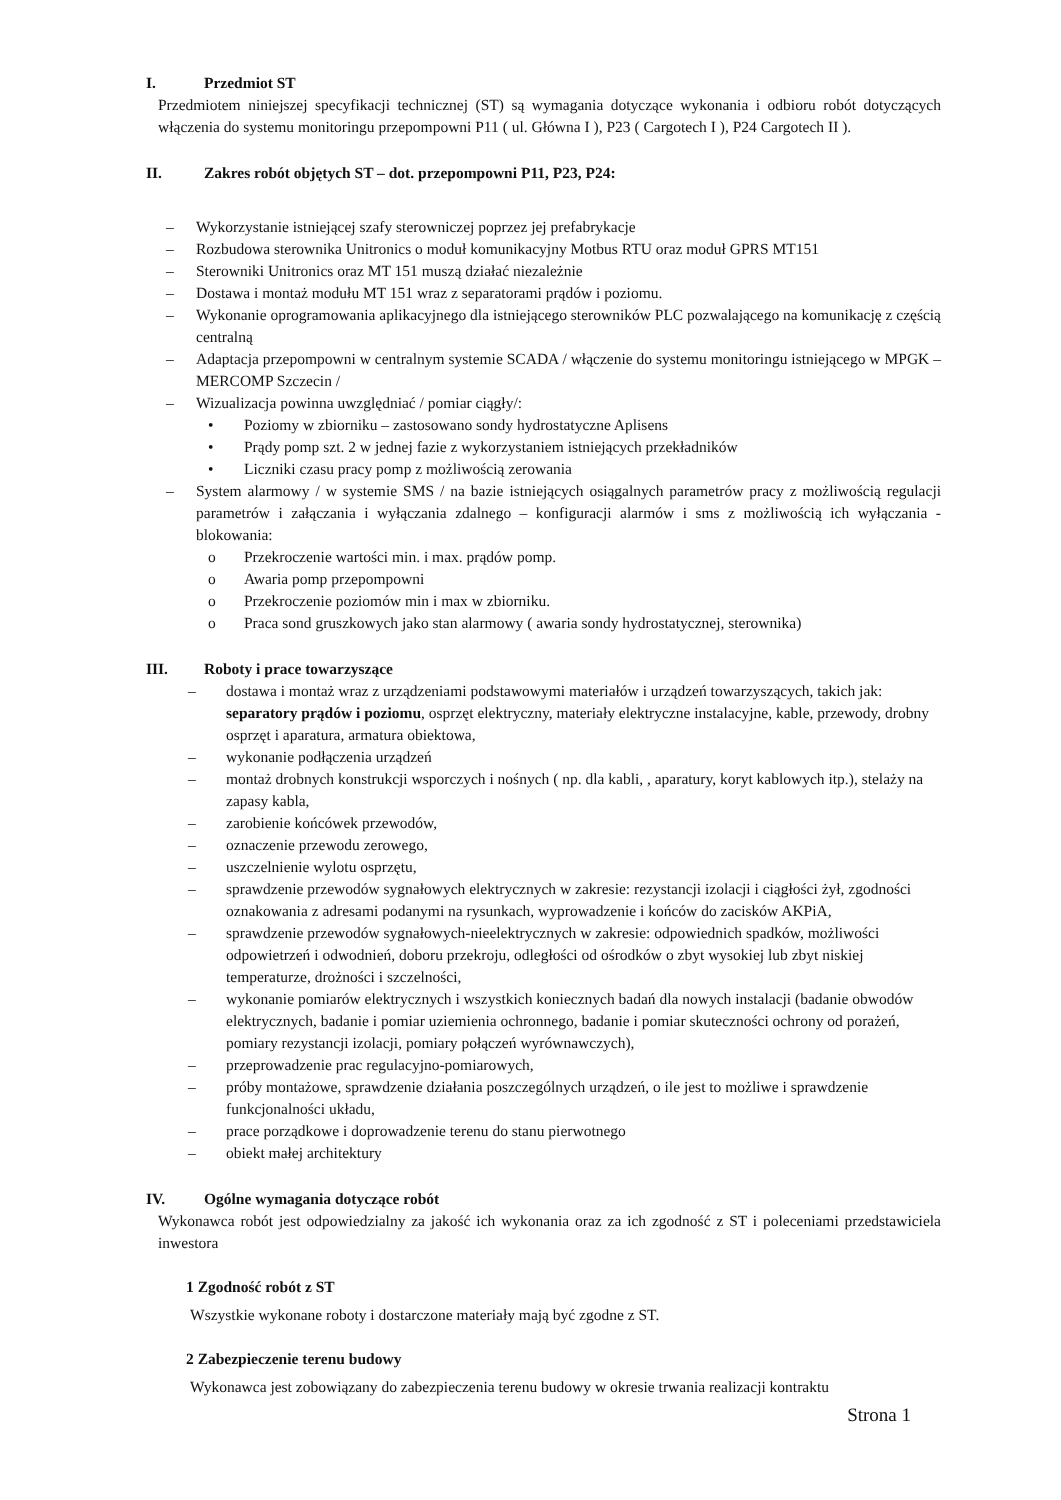I. Przedmiot ST
Przedmiotem niniejszej specyfikacji technicznej (ST) są wymagania dotyczące wykonania i odbioru robót dotyczących włączenia do systemu monitoringu przepompowni P11 ( ul. Główna I ), P23 ( Cargotech I ), P24 Cargotech II ).
II. Zakres robót objętych ST – dot. przepompowni P11, P23, P24:
– Wykorzystanie istniejącej szafy sterowniczej poprzez jej prefabrykacje
– Rozbudowa sterownika Unitronics o moduł komunikacyjny Motbus RTU oraz moduł GPRS MT151
– Sterowniki Unitronics oraz MT 151 muszą działać niezależnie
– Dostawa i montaż modułu MT 151 wraz z separatorami prądów i poziomu.
– Wykonanie oprogramowania aplikacyjnego dla istniejącego sterowników PLC pozwalającego na komunikację z częścią centralną
– Adaptacja przepompowni w centralnym systemie SCADA / włączenie do systemu monitoringu istniejącego w MPGK – MERCOMP Szczecin /
– Wizualizacja powinna uwzględniać / pomiar ciągły/:
• Poziomy w zbiorniku – zastosowano sondy hydrostatyczne Aplisens
• Prądy pomp szt. 2 w jednej fazie z wykorzystaniem istniejących przekładników
• Liczniki czasu pracy pomp z możliwością zerowania
– System alarmowy / w systemie SMS / na bazie istniejących osiągalnych parametrów pracy z możliwością regulacji parametrów i załączania i wyłączania zdalnego – konfiguracji alarmów i sms z możliwością ich wyłączania - blokowania:
o Przekroczenie wartości min. i max. prądów pomp.
o Awaria pomp przepompowni
o Przekroczenie poziomów min i max w zbiorniku.
o Praca sond gruszkowych jako stan alarmowy ( awaria sondy hydrostatycznej, sterownika)
III. Roboty i prace towarzyszące
– dostawa i montaż wraz z urządzeniami podstawowymi materiałów i urządzeń towarzyszących, takich jak: separatory prądów i poziomu, osprzęt elektryczny, materiały elektryczne instalacyjne, kable, przewody, drobny osprzęt i aparatura, armatura obiektowa,
– wykonanie podłączenia urządzeń
– montaż drobnych konstrukcji wsporczych i nośnych ( np. dla kabli, , aparatury, koryt kablowych itp.), stelaży na zapasy kabla,
– zarobienie końcówek przewodów,
– oznaczenie przewodu zerowego,
– uszczelnienie wylotu osprzętu,
– sprawdzenie przewodów sygnałowych elektrycznych w zakresie: rezystancji izolacji i ciągłości żył, zgodności oznakowania z adresami podanymi na rysunkach, wyprowadzenie i końców do zacisków AKPiA,
– sprawdzenie przewodów sygnałowych-nieelektrycznych w zakresie: odpowiednich spadków, możliwości odpowietrzeń i odwodnień, doboru przekroju, odległości od ośrodków o zbyt wysokiej lub zbyt niskiej temperaturze, drożności i szczelności,
– wykonanie pomiarów elektrycznych i wszystkich koniecznych badań dla nowych instalacji (badanie obwodów elektrycznych, badanie i pomiar uziemienia ochronnego, badanie i pomiar skuteczności ochrony od porażeń, pomiary rezystancji izolacji, pomiary połączeń wyrównawczych),
– przeprowadzenie prac regulacyjno-pomiarowych,
– próby montażowe, sprawdzenie działania poszczególnych urządzeń, o ile jest to możliwe i sprawdzenie funkcjonalności układu,
– prace porządkowe i doprowadzenie terenu do stanu pierwotnego
– obiekt małej architektury
IV. Ogólne wymagania dotyczące robót
Wykonawca robót jest odpowiedzialny za jakość ich wykonania oraz za ich zgodność z ST i poleceniami przedstawiciela inwestora
1 Zgodność robót z ST
Wszystkie wykonane roboty i dostarczone materiały mają być zgodne z ST.
2 Zabezpieczenie terenu budowy
Wykonawca jest zobowiązany do zabezpieczenia terenu budowy w okresie trwania realizacji kontraktu
Strona 1